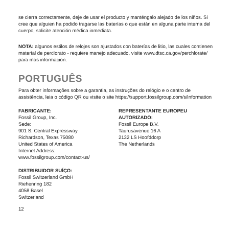se cierra correctamente, deje de usar el producto y manténgalo alejado de los niños. Si cree que alguien ha podido tragarse las baterías o que están en alguna parte interna del cuerpo, solicite atención médica inmediata.
NOTA: algunos estilos de relojes son ajustados con baterías de litio, las cuales contienen material de perclorato - requiere manejo adecuado, visite www.dtsc.ca.gov/perchlorate/ para mas informacion.
PORTUGUÊS
Para obter informações sobre a garantia, as instruções do relógio e o centro de assistência, leia o código QR ou visite o site https://support.fossilgroup.com/s/information
FABRICANTE:
Fossil Group, Inc.
Sede:
901 S. Central Expressway
Richardson, Texas 75080
United States of America
Internet Address:
www.fossilgroup.com/contact-us/
DISTRIBUIDOR SUÍÇO:
Fossil Switzerland GmbH
Riehenring 182
4058 Basel
Switzerland
REPRESENTANTE EUROPEU AUTORIZADO:
Fossil Europe B.V.
Taurusavenue 16 A
2132 LS Hoofddorp
The Netherlands
12